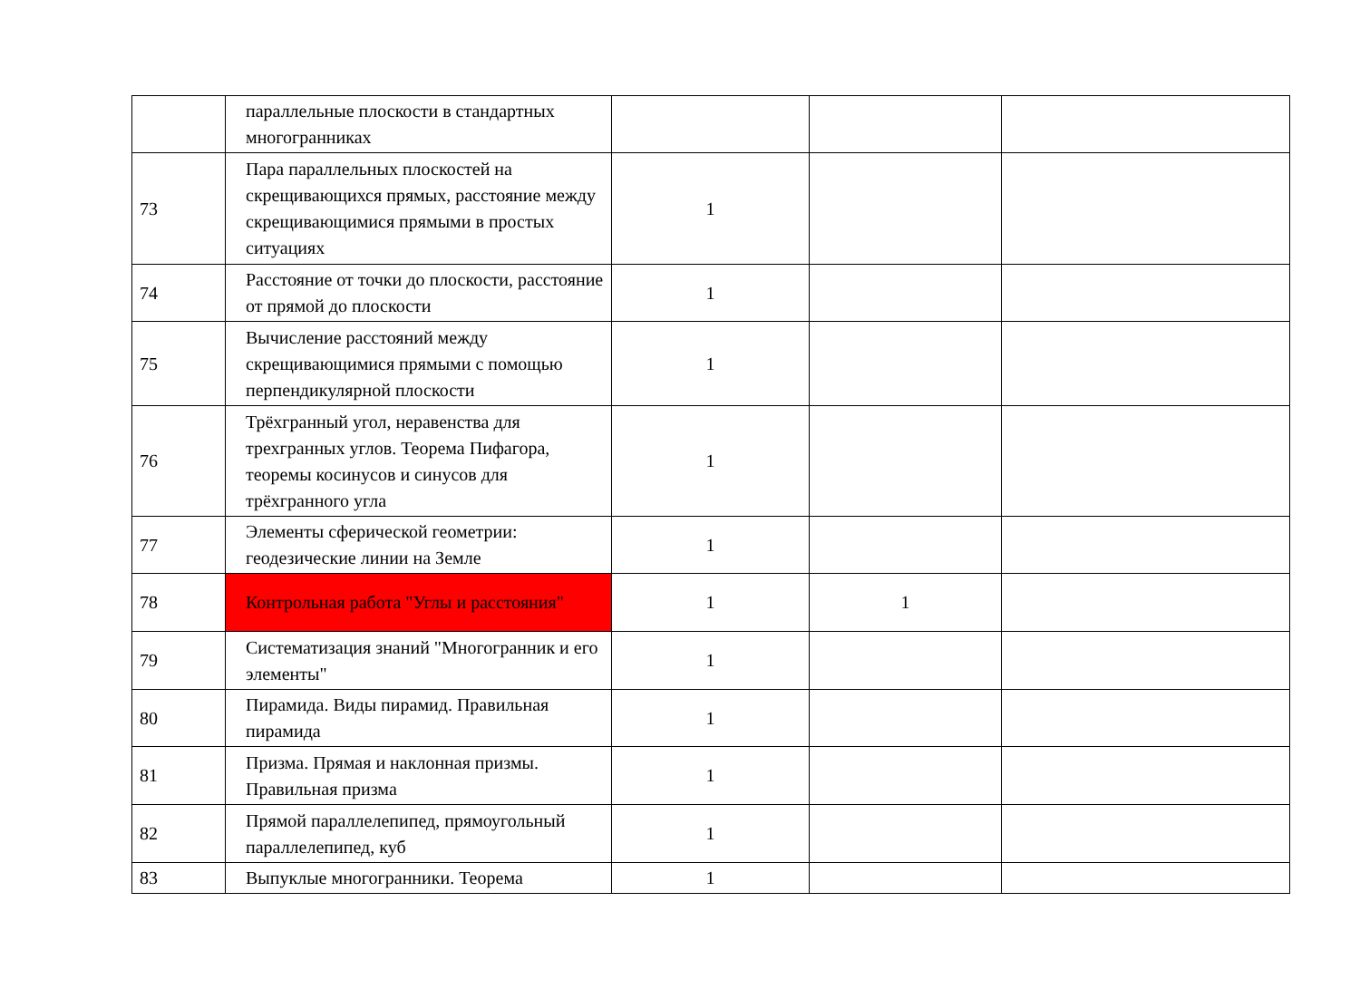| | параллельные плоскости в стандартных многогранниках | | | |
| 73 | Пара параллельных плоскостей на скрещивающихся прямых, расстояние между скрещивающимися прямыми в простых ситуациях | 1 | | |
| 74 | Расстояние от точки до плоскости, расстояние от прямой до плоскости | 1 | | |
| 75 | Вычисление расстояний между скрещивающимися прямыми с помощью перпендикулярной плоскости | 1 | | |
| 76 | Трёхгранный угол, неравенства для трехгранных углов. Теорема Пифагора, теоремы косинусов и синусов для трёхгранного угла | 1 | | |
| 77 | Элементы сферической геометрии: геодезические линии на Земле | 1 | | |
| 78 | Контрольная работа "Углы и расстояния" | 1 | 1 | |
| 79 | Систематизация знаний "Многогранник и его элементы" | 1 | | |
| 80 | Пирамида. Виды пирамид. Правильная пирамида | 1 | | |
| 81 | Призма. Прямая и наклонная призмы. Правильная призма | 1 | | |
| 82 | Прямой параллелепипед, прямоугольный параллелепипед, куб | 1 | | |
| 83 | Выпуклые многогранники. Теорема | 1 | | |